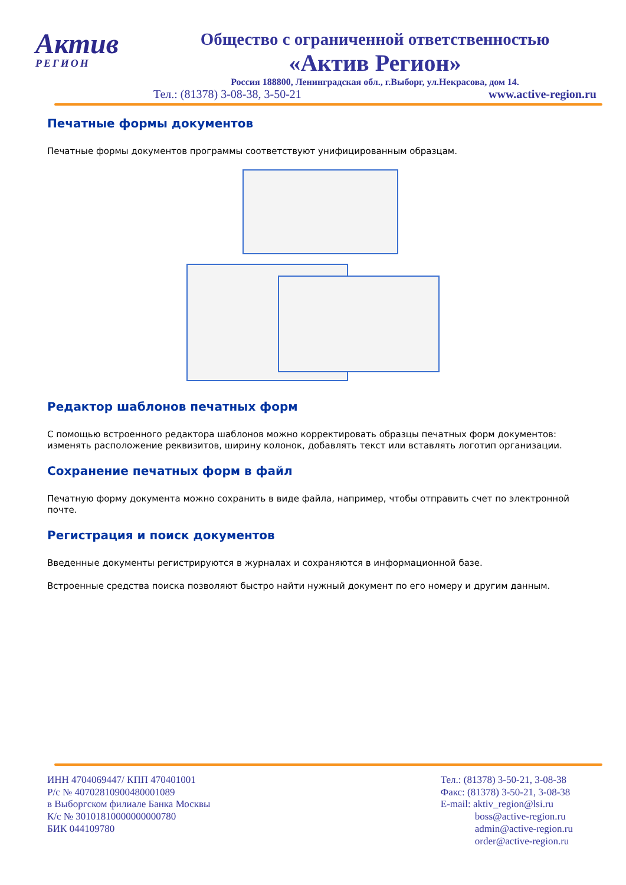Актив
РЕГИОН
Общество с ограниченной ответственностью
«Актив Регион»
Россия 188800, Ленинградская обл., г.Выборг, ул.Некрасова, дом 14.
Тел.: (81378) 3-08-38, 3-50-21 www.active-region.ru
Печатные формы документов
Печатные формы документов программы соответствуют унифицированным образцам.
Редактор шаблонов печатных форм
С помощью встроенного редактора шаблонов можно корректировать образцы печатных форм документов: изменять расположение реквизитов, ширину колонок, добавлять текст или вставлять логотип организации.
Сохранение печатных форм в файл
Печатную форму документа можно сохранить в виде файла, например, чтобы отправить счет по электронной почте.
Регистрация и поиск документов
Введенные документы регистрируются в журналах и сохраняются в информационной базе.
Встроенные средства поиска позволяют быстро найти нужный документ по его номеру и другим данным.
ИНН 4704069447/ КПП 470401001
Р/с № 40702810900480001089
в Выборгском филиале Банка Москвы
К/с № 30101810000000000780
БИК 044109780
Тел.: (81378) 3-50-21, 3-08-38
Факс: (81378) 3-50-21, 3-08-38
E-mail: aktiv_region@lsi.ru
boss@active-region.ru
admin@active-region.ru
order@active-region.ru